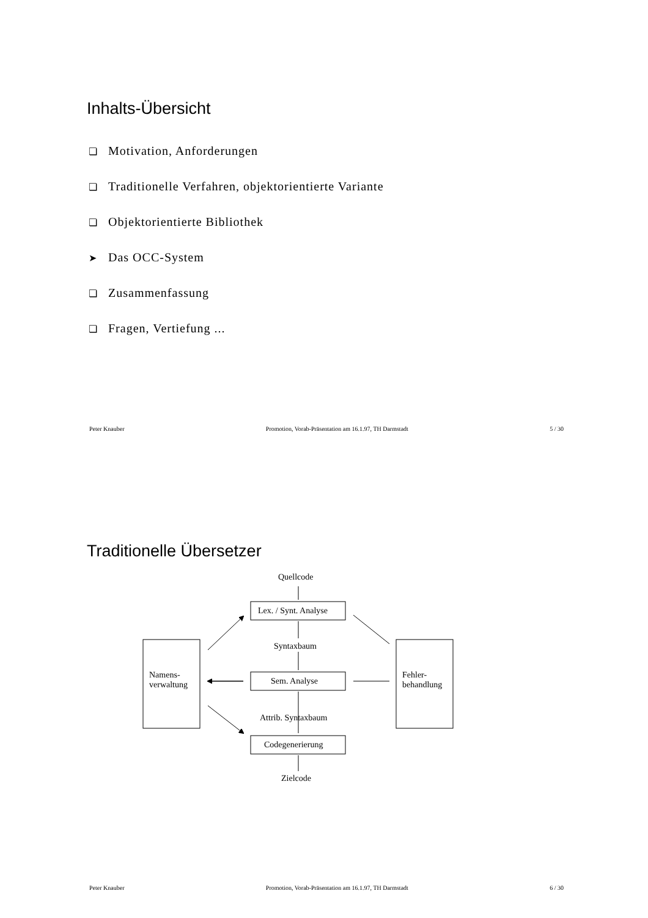Inhalts-Übersicht
❏ Motivation, Anforderungen
❏ Traditionelle Verfahren, objektorientierte Variante
❏ Objektorientierte Bibliothek
➤ Das OCC-System
❏ Zusammenfassung
❏ Fragen, Vertiefung ...
Peter Knauber Promotion, Vorab-Präsentation am 16.1.97, TH Darmstadt 5 / 30
Traditionelle Übersetzer
Quellcode
Lex. / Synt. Analyse
Syntaxbaum
Sem. Analyse
Attrib. Syntaxbaum
Codegenerierung
Zielcode
Namens-
verwaltung
Fehler-
behandlung
Peter Knauber Promotion, Vorab-Präsentation am 16.1.97, TH Darmstadt 6 / 30